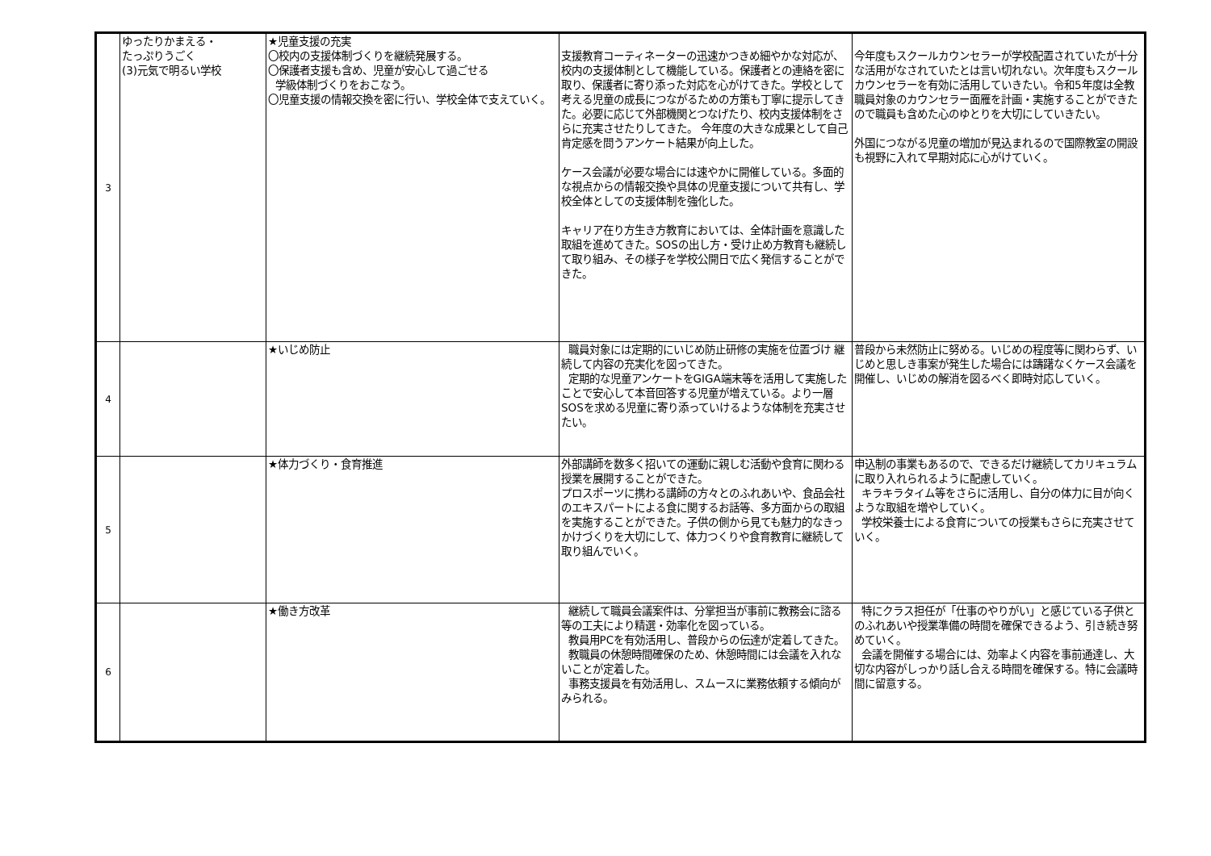| 3 | ゆったりかまえる・ たっぷりうごく (3)元気で明るい学校 | ★児童支援の充実 〇校内の支援体制づくりを継続発展する。 〇保護者支援も含め、児童が安心して過ごせる 学級体制づくりをおこなう。 〇児童支援の情報交換を密に行い、学校全体で支えていく。 | 支援教育コーティネーターの迅速かつきめ細やかな対応が、校内の支援体制として機能している。保護者との連絡を密に取り、保護者に寄り添った対応を心がけてきた。学校として考える児童の成長につながるための方策も丁寧に提示してきた。必要に応じて外部機関とつなげたり、校内支援体制をさらに充実させたりしてきた。 今年度の大きな成果として自己肯定感を問うアンケート結果が向上した。 ケース会議が必要な場合には速やかに開催している。多面的な視点からの情報交換や具体の児童支援について共有し、学校全体としての支援体制を強化した。 キャリア在り方生き方教育においては、全体計画を意識した取組を進めてきた。SOSの出し方・受け止め方教育も継続して取り組み、その様子を学校公開日で広く発信することができた。 | 今年度もスクールカウンセラーが学校配置されていたが十分な活用がなされていたとは言い切れない。次年度もスクールカウンセラーを有効に活用していきたい。令和5年度は全教職員対象のカウンセラー面雁を計画・実施することができたので職員も含めた心のゆとりを大切にしていきたい。 外国につながる児童の増加が見込まれるので国際教室の開設も視野に入れて早期対応に心がけていく。 |
| 4 | | ★いじめ防止 | 職員対象には定期的にいじめ防止研修の実施を位置づけ 継続して内容の充実化を図ってきた。 定期的な児童アンケートをGIGA端末等を活用して実施したことで安心して本音回答する児童が増えている。より一層SOSを求める児童に寄り添っていけるような体制を充実させたい。 | 普段から未然防止に努める。いじめの程度等に関わらず、いじめと思しき事案が発生した場合には躊躇なくケース会議を開催し、いじめの解消を図るべく即時対応していく。 |
| 5 | | ★体力づくり・食育推進 | 外部講師を数多く招いての運動に親しむ活動や食育に関わる授業を展開することができた。 プロスポーツに携わる講師の方々とのふれあいや、食品会社のエキスパートによる食に関するお話等、多方面からの取組を実施することができた。子供の側から見ても魅力的なきっかけづくりを大切にして、体力つくりや食育教育に継続して取り組んでいく。 | 申込制の事業もあるので、できるだけ継続してカリキュラムに取り入れられるように配慮していく。 キラキラタイム等をさらに活用し、自分の体力に目が向くような取組を増やしていく。 学校栄養士による食育についての授業もさらに充実させていく。 |
| 6 | | ★働き方改革 | 継続して職員会議案件は、分掌担当が事前に教務会に諮る等の工夫により精選・効率化を図っている。 教員用PCを有効活用し、普段からの伝達が定着してきた。 教職員の休憩時間確保のため、休憩時間には会議を入れないことが定着した。 事務支援員を有効活用し、スムースに業務依頼する傾向がみられる。 | 特にクラス担任が「仕事のやりがい」と感じている子供とのふれあいや授業準備の時間を確保できるよう、引き続き努めていく。 会議を開催する場合には、効率よく内容を事前通達し、大切な内容がしっかり話し合える時間を確保する。特に会議時間に留意する。 |